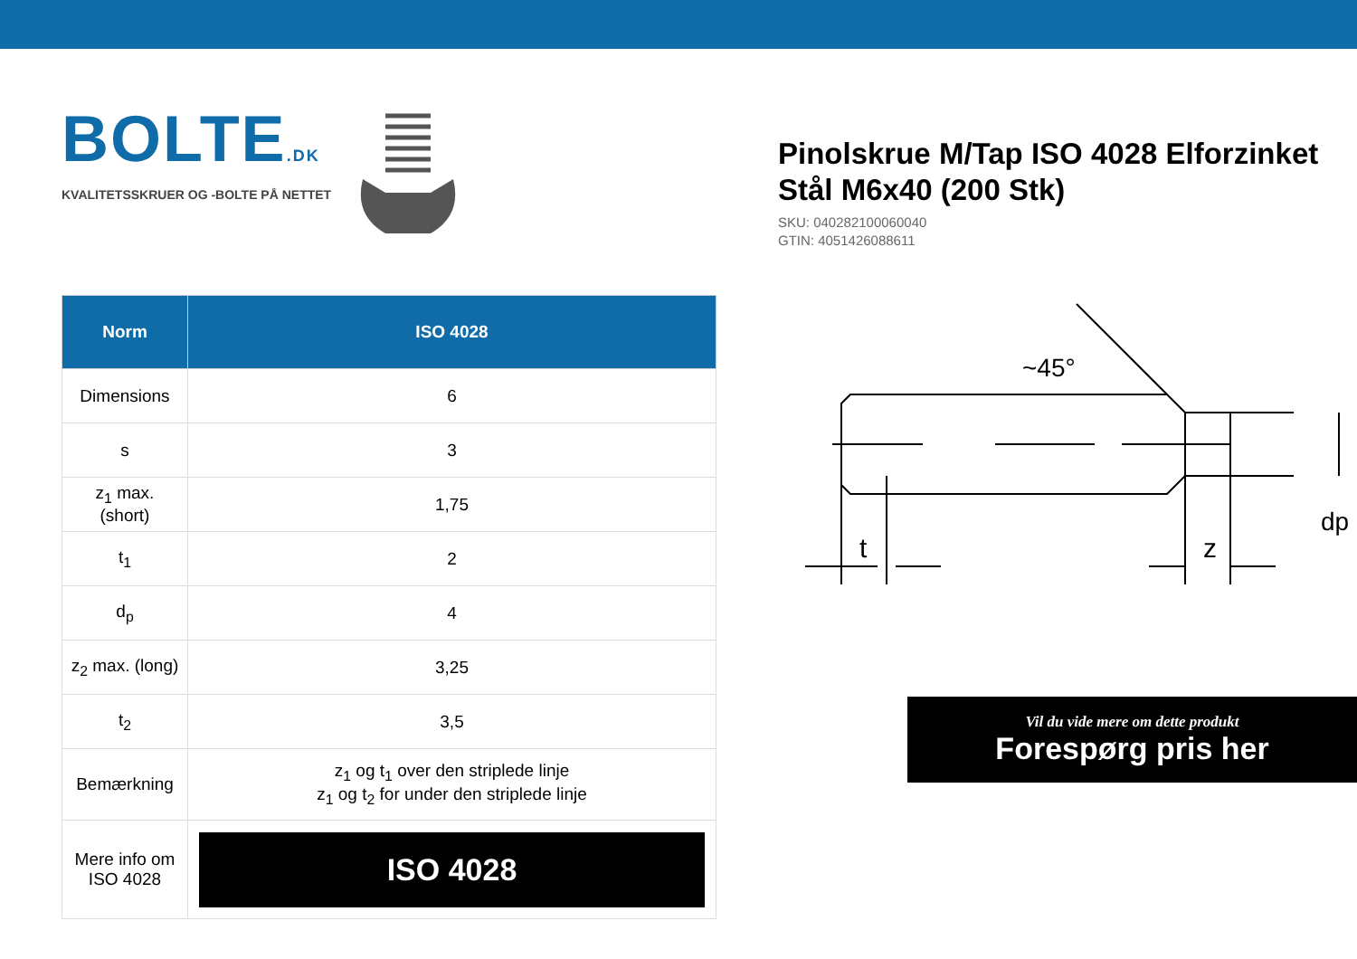BOLTE.DK
KVALITETSSKRUER OG -BOLTE PÅ NETTET
| Norm | ISO 4028 |
| --- | --- |
| Dimensions | 6 |
| s | 3 |
| z<sub>1</sub> max. (short) | 1,75 |
| t<sub>1</sub> | 2 |
| d<sub>p</sub> | 4 |
| z<sub>2</sub> max. (long) | 3,25 |
| t<sub>2</sub> | 3,5 |
| Bemærkning | z<sub>1</sub> og t<sub>1</sub> over den striplede linje z<sub>1</sub> og t<sub>2</sub> for under den striplede linje |
| Mere info om ISO 4028 | ISO 4028 |
Pinolskrue M/Tap ISO 4028 Elforzinket Stål M6x40 (200 Stk)
SKU: 040282100060040
GTIN: 4051426088611
t
z
dp
~45°
Vil du vide mere om dette produkt
Forespørg pris her